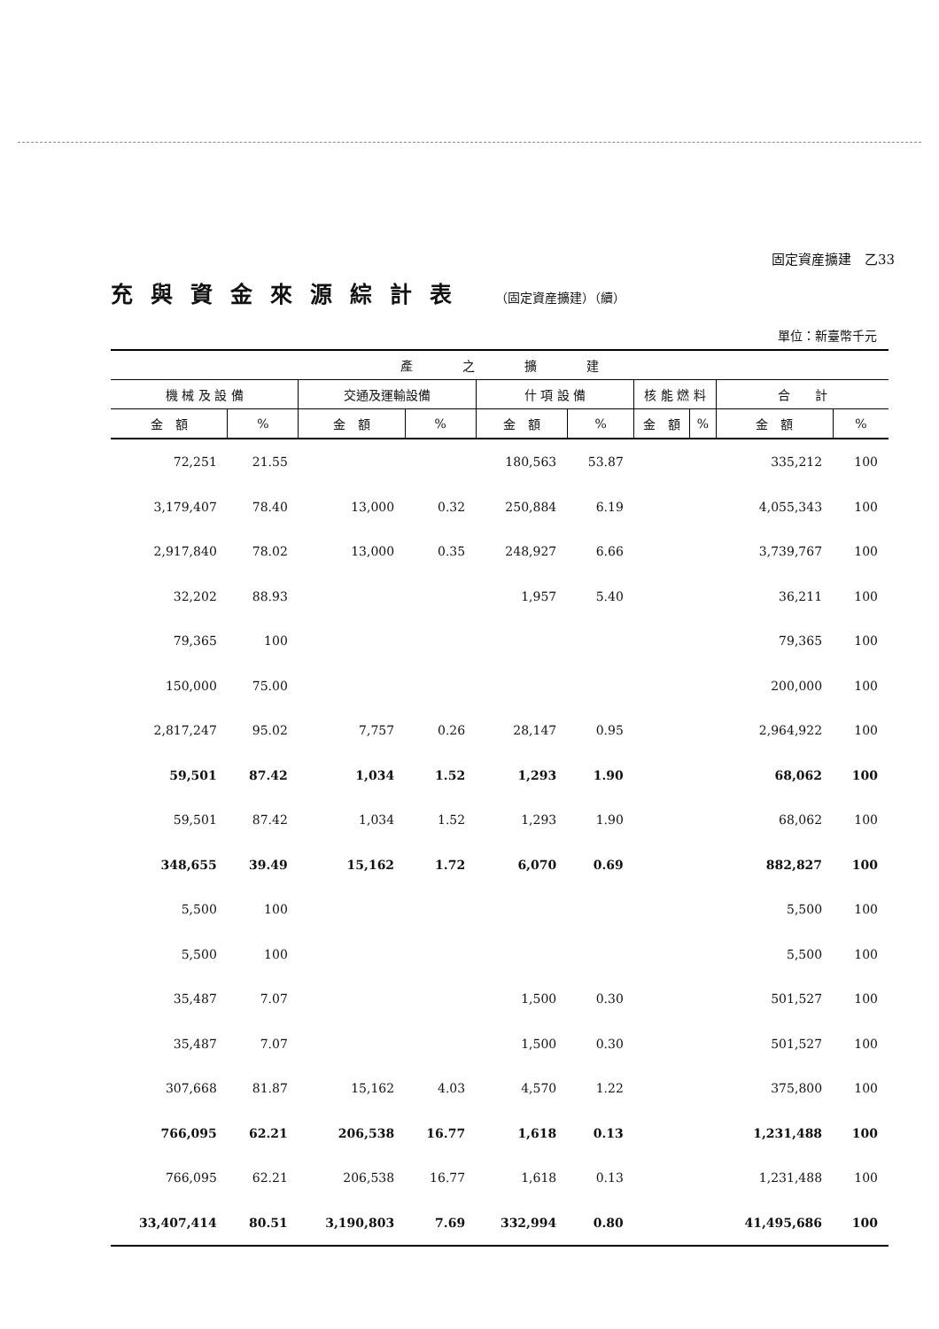固定資産擴建　乙33
充與資金來源綜計表 （固定資産擴建）（續）
單位：新臺幣千元
| 產 之 擴 建 | | | | | | | | | |
| --- | --- | --- | --- | --- | --- | --- | --- | --- | --- |
| 機 械 及 設 備 | | 交通及運輸設備 | | 什 項 設 備 | | 核 能 燃 料 | | 合 計 | |
| 金 額 | % | 金 額 | % | 金 額 | % | 金 額 | % | 金 額 | % |
| 72,251 | 21.55 | | | 180,563 | 53.87 | | | 335,212 | 100 |
| 3,179,407 | 78.40 | 13,000 | 0.32 | 250,884 | 6.19 | | | 4,055,343 | 100 |
| 2,917,840 | 78.02 | 13,000 | 0.35 | 248,927 | 6.66 | | | 3,739,767 | 100 |
| 32,202 | 88.93 | | | 1,957 | 5.40 | | | 36,211 | 100 |
| 79,365 | 100 | | | | | | | 79,365 | 100 |
| 150,000 | 75.00 | | | | | | | 200,000 | 100 |
| 2,817,247 | 95.02 | 7,757 | 0.26 | 28,147 | 0.95 | | | 2,964,922 | 100 |
| 59,501 | 87.42 | 1,034 | 1.52 | 1,293 | 1.90 | | | 68,062 | 100 |
| 59,501 | 87.42 | 1,034 | 1.52 | 1,293 | 1.90 | | | 68,062 | 100 |
| 348,655 | 39.49 | 15,162 | 1.72 | 6,070 | 0.69 | | | 882,827 | 100 |
| 5,500 | 100 | | | | | | | 5,500 | 100 |
| 5,500 | 100 | | | | | | | 5,500 | 100 |
| 35,487 | 7.07 | | | 1,500 | 0.30 | | | 501,527 | 100 |
| 35,487 | 7.07 | | | 1,500 | 0.30 | | | 501,527 | 100 |
| 307,668 | 81.87 | 15,162 | 4.03 | 4,570 | 1.22 | | | 375,800 | 100 |
| 766,095 | 62.21 | 206,538 | 16.77 | 1,618 | 0.13 | | | 1,231,488 | 100 |
| 766,095 | 62.21 | 206,538 | 16.77 | 1,618 | 0.13 | | | 1,231,488 | 100 |
| 33,407,414 | 80.51 | 3,190,803 | 7.69 | 332,994 | 0.80 | | | 41,495,686 | 100 |